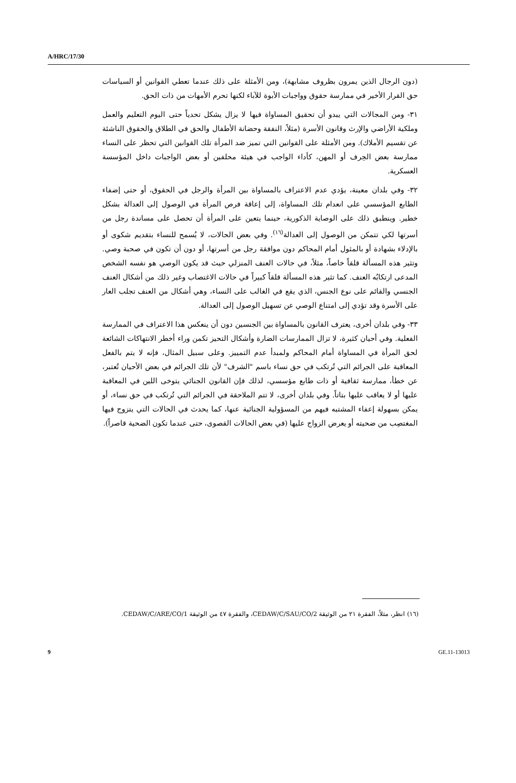A/HRC/17/30
(دون الرجال الذين يمرون بظروف مشابهة)، ومن الأمثلة على ذلك عندما تعطي القوانين أو السياسات حق القرار الأخير في ممارسة حقوق وواجبات الأبوة للآباء لكنها تحرم الأمهات من ذات الحق.
٣١- ومن المجالات التي يبدو أن تحقيق المساواة فيها لا يزال يشكل تحدياً حتى اليوم التعليم والعمل وملكية الأراضي والإرث وقانون الأسرة (مثلاً، النفقة وحضانة الأطفال والحق في الطلاق والحقوق الناشئة عن تقسيم الأملاك). ومن الأمثلة على القوانين التي تميز ضد المرأة تلك القوانين التي تحظر على النساء ممارسة بعض الحِرف أو المهن، كأداء الواجب في هيئة محلفين أو بعض الواجبات داخل المؤسسة العسكرية.
٣٢- وفي بلدان معينة، يؤدي عدم الاعتراف بالمساواة بين المرأة والرجل في الحقوق، أو حتى إضفاء الطابع المؤسسي على انعدام تلك المساواة، إلى إعاقة فرص المرأة في الوصول إلى العدالة بشكل خطير. وينطبق ذلك على الوصاية الذكورية، حينما يتعين على المرأة أن تحصل على مساندة رجل من أسرتها لكي تتمكن من الوصول إلى العدالة<sup>(١٦)</sup>. وفي بعض الحالات، لا يُسمح للنساء بتقديم شكوى أو بالإدلاء بشهادة أو بالمثول أمام المحاكم دون موافقة رجل من أسرتها، أو دون أن تكون في صحبة وصي. وتثير هذه المسألة قلقاً خاصاً، مثلاً، في حالات العنف المنزلي حيث قد يكون الوصي هو نفسه الشخص المدعى ارتكابُه العنف. كما تثير هذه المسألة قلقاً كبيراً في حالات الاغتصاب وغير ذلك من أشكال العنف الجنسي والقائم على نوع الجنس، الذي يقع في الغالب على النساء، وهي أشكال من العنف تجلب العار على الأسرة وقد تؤدي إلى امتناع الوصي عن تسهيل الوصول إلى العدالة.
٣٣- وفي بلدان أخرى، يعترف القانون بالمساواة بين الجنسين دون أن ينعكس هذا الاعتراف في الممارسة الفعلية. وفي أحيان كثيرة، لا تزال الممارسات الضارة وأشكال التحيز تكمن وراء أخطر الانتهاكات الشائعة لحق المرأة في المساواة أمام المحاكم ولمبدأ عدم التمييز. وعلى سبيل المثال، فإنه لا يتم بالفعل المعاقبة على الجرائم التي تُرتكب في حق نساء باسم "الشرف" لأن تلك الجرائم في بعض الأحيان تُعتبر، عن خطأ، ممارسة ثقافية أو ذات طابع مؤسسي، لذلك فإن القانون الجنائي يتوخى اللين في المعاقبة عليها أو لا يعاقب عليها بتاتاً. وفي بلدان أخرى، لا تتم الملاحقة في الجرائم التي تُرتكب في حق نساء، أو يمكن بسهولة إعفاء المشتبه فيهم من المسؤولية الجنائية عنها، كما يحدث في الحالات التي يتزوج فيها المغتصِب من ضحيته أو يعرض الزواج عليها (في بعض الحالات القصوى، حتى عندما تكون الضحية قاصراً).
(١٦) انظر، مثلاً، الفقرة ٢١ من الوثيقة CEDAW/C/SAU/CO/2، والفقرة ٤٧ من الوثيقة CEDAW/C/ARE/CO/1.
9 GE.11-13013